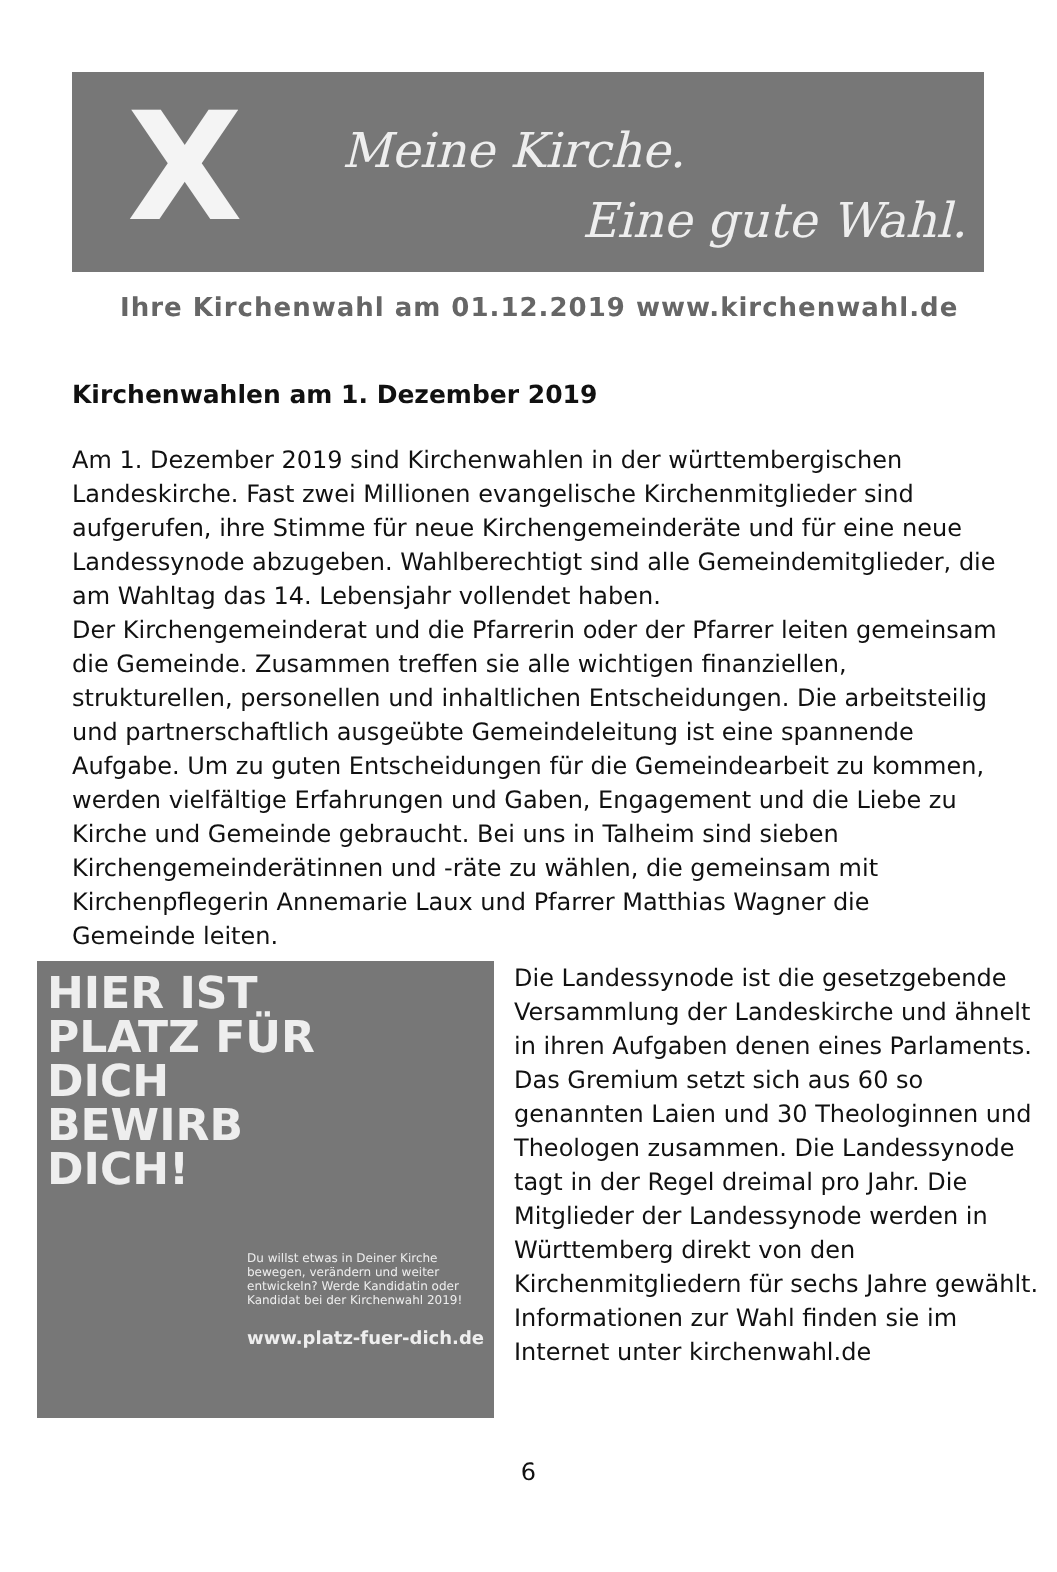X Meine Kirche.
Eine gute Wahl.
Ihre Kirchenwahl am 01.12.2019 www.kirchenwahl.de
Kirchenwahlen am 1. Dezember 2019
Am 1. Dezember 2019 sind Kirchenwahlen in der württembergischen Landeskirche. Fast zwei Millionen evangelische Kirchenmitglieder sind aufgerufen, ihre Stimme für neue Kirchengemeinderäte und für eine neue Landessynode abzugeben. Wahlberechtigt sind alle Gemeindemitglieder, die am Wahltag das 14. Lebensjahr vollendet haben.
Der Kirchengemeinderat und die Pfarrerin oder der Pfarrer leiten gemeinsam die Gemeinde. Zusammen treffen sie alle wichtigen finanziellen, strukturellen, personellen und inhaltlichen Entscheidungen. Die arbeitsteilig und partnerschaftlich ausgeübte Gemeindeleitung ist eine spannende Aufgabe. Um zu guten Entscheidungen für die Gemeindearbeit zu kommen, werden vielfältige Erfahrungen und Gaben, Engagement und die Liebe zu Kirche und Gemeinde gebraucht. Bei uns in Talheim sind sieben Kirchengemeinderätinnen und -räte zu wählen, die gemeinsam mit Kirchenpflegerin Annemarie Laux und Pfarrer Matthias Wagner die Gemeinde leiten.
HIER IST
PLATZ FÜR
DICH
BEWIRB
DICH!
Du willst etwas in Deiner Kirche bewegen, verändern und weiter entwickeln? Werde Kandidatin oder Kandidat bei der Kirchenwahl 2019!
www.platz-fuer-dich.de
Die Landessynode ist die gesetzgebende Versammlung der Landeskirche und ähnelt in ihren Aufgaben denen eines Parlaments. Das Gremium setzt sich aus 60 so genannten Laien und 30 Theologinnen und Theologen zusammen. Die Landessynode tagt in der Regel dreimal pro Jahr. Die Mitglieder der Landessynode werden in Württemberg direkt von den Kirchenmitgliedern für sechs Jahre gewählt.
Informationen zur Wahl finden sie im Internet unter kirchenwahl.de
6